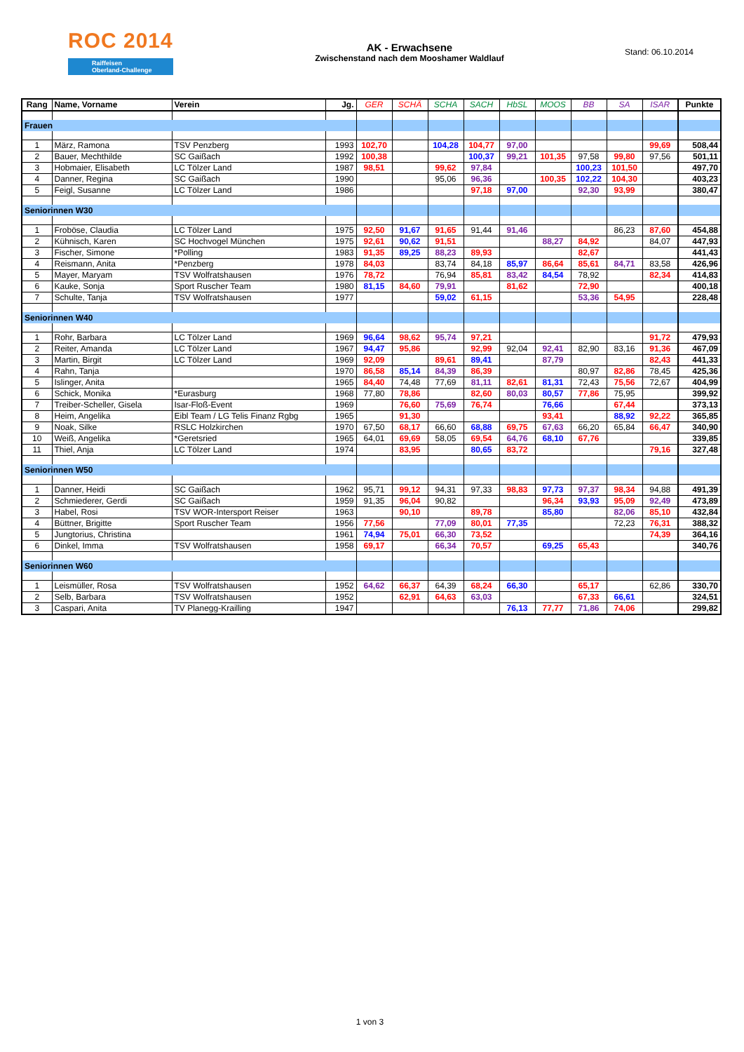ROC 2014
Raiffeisen
Oberland-Challenge
AK - Erwachsene
Zwischenstand nach dem Mooshamer Waldlauf
Stand: 06.10.2014
| Rang | Name, Vorname | Verein | Jg. | GER | SCHÄ | SCHA | SACH | HbSL | MOOS | BB | SA | ISAR | Punkte |
| --- | --- | --- | --- | --- | --- | --- | --- | --- | --- | --- | --- | --- | --- |
| Frauen | | | | | | | | | | | | | |
| 1 | März, Ramona | TSV Penzberg | 1993 | 102,70 | | 104,28 | 104,77 | 97,00 | | | | 99,69 | 508,44 |
| 2 | Bauer, Mechthilde | SC Gaißach | 1992 | 100,38 | | | 100,37 | 99,21 | 101,35 | 97,58 | 99,80 | 97,56 | 501,11 |
| 3 | Hobmaier, Elisabeth | LC Tölzer Land | 1987 | 98,51 | | 99,62 | 97,84 | | | 100,23 | 101,50 | | 497,70 |
| 4 | Danner, Regina | SC Gaißach | 1990 | | | 95,06 | 96,36 | | 100,35 | 102,22 | 104,30 | | 403,23 |
| 5 | Feigl, Susanne | LC Tölzer Land | 1986 | | | | 97,18 | 97,00 | | 92,30 | 93,99 | | 380,47 |
| Seniorinnen W30 | | | | | | | | | | | | | |
| 1 | Froböse, Claudia | LC Tölzer Land | 1975 | 92,50 | 91,67 | 91,65 | 91,44 | 91,46 | | | 86,23 | 87,60 | 454,88 |
| 2 | Kühnisch, Karen | SC Hochvogel München | 1975 | 92,61 | 90,62 | 91,51 | | | 88,27 | 84,92 | | 84,07 | 447,93 |
| 3 | Fischer, Simone | *Polling | 1983 | 91,35 | 89,25 | 88,23 | 89,93 | | | 82,67 | | | 441,43 |
| 4 | Reismann, Anita | *Penzberg | 1978 | 84,03 | | 83,74 | 84,18 | 85,97 | 86,64 | 85,61 | 84,71 | 83,58 | 426,96 |
| 5 | Mayer, Maryam | TSV Wolfratshausen | 1976 | 78,72 | | 76,94 | 85,81 | 83,42 | 84,54 | 78,92 | | 82,34 | 414,83 |
| 6 | Kauke, Sonja | Sport Ruscher Team | 1980 | 81,15 | 84,60 | 79,91 | | 81,62 | | 72,90 | | | 400,18 |
| 7 | Schulte, Tanja | TSV Wolfratshausen | 1977 | | | 59,02 | 61,15 | | | 53,36 | 54,95 | | 228,48 |
| Seniorinnen W40 | | | | | | | | | | | | | |
| 1 | Rohr, Barbara | LC Tölzer Land | 1969 | 96,64 | 98,62 | 95,74 | 97,21 | | | | | 91,72 | 479,93 |
| 2 | Reiter, Amanda | LC Tölzer Land | 1967 | 94,47 | 95,86 | | 92,99 | 92,04 | 92,41 | 82,90 | 83,16 | 91,36 | 467,09 |
| 3 | Martin, Birgit | LC Tölzer Land | 1969 | 92,09 | | 89,61 | 89,41 | | 87,79 | | | 82,43 | 441,33 |
| 4 | Rahn, Tanja | | 1970 | 86,58 | 85,14 | 84,39 | 86,39 | | | 80,97 | 82,86 | 78,45 | 425,36 |
| 5 | Islinger, Anita | | 1965 | 84,40 | 74,48 | 77,69 | 81,11 | 82,61 | 81,31 | 72,43 | 75,56 | 72,67 | 404,99 |
| 6 | Schick, Monika | *Eurasburg | 1968 | 77,80 | 78,86 | | 82,60 | 80,03 | 80,57 | 77,86 | 75,95 | | 399,92 |
| 7 | Treiber-Scheller, Gisela | Isar-Floß-Event | 1969 | | 76,60 | 75,69 | 76,74 | | 76,66 | | 67,44 | | 373,13 |
| 8 | Heim, Angelika | Eibl Team / LG Telis Finanz Rgbg | 1965 | | 91,30 | | | | 93,41 | | 88,92 | 92,22 | 365,85 |
| 9 | Noak, Silke | RSLC Holzkirchen | 1970 | 67,50 | 68,17 | 66,60 | 68,88 | 69,75 | 67,63 | 66,20 | 65,84 | 66,47 | 340,90 |
| 10 | Weiß, Angelika | *Geretsried | 1965 | 64,01 | 69,69 | 58,05 | 69,54 | 64,76 | 68,10 | 67,76 | | | 339,85 |
| 11 | Thiel, Anja | LC Tölzer Land | 1974 | | 83,95 | | 80,65 | 83,72 | | | | 79,16 | 327,48 |
| Seniorinnen W50 | | | | | | | | | | | | | |
| 1 | Danner, Heidi | SC Gaißach | 1962 | 95,71 | 99,12 | 94,31 | 97,33 | 98,83 | 97,73 | 97,37 | 98,34 | 94,88 | 491,39 |
| 2 | Schmiederer, Gerdi | SC Gaißach | 1959 | 91,35 | 96,04 | 90,82 | | | 96,34 | 93,93 | 95,09 | 92,49 | 473,89 |
| 3 | Habel, Rosi | TSV WOR-Intersport Reiser | 1963 | | 90,10 | | 89,78 | | 85,80 | | 82,06 | 85,10 | 432,84 |
| 4 | Büttner, Brigitte | Sport Ruscher Team | 1956 | 77,56 | | 77,09 | 80,01 | 77,35 | | | 72,23 | 76,31 | 388,32 |
| 5 | Jungtorius, Christina | | 1961 | 74,94 | 75,01 | 66,30 | 73,52 | | | | | 74,39 | 364,16 |
| 6 | Dinkel, Imma | TSV Wolfratshausen | 1958 | 69,17 | | 66,34 | 70,57 | | 69,25 | 65,43 | | | 340,76 |
| Seniorinnen W60 | | | | | | | | | | | | | |
| 1 | Leismüller, Rosa | TSV Wolfratshausen | 1952 | 64,62 | 66,37 | 64,39 | 68,24 | 66,30 | | 65,17 | | 62,86 | 330,70 |
| 2 | Selb, Barbara | TSV Wolfratshausen | 1952 | | 62,91 | 64,63 | 63,03 | | | 67,33 | 66,61 | | 324,51 |
| 3 | Caspari, Anita | TV Planegg-Krailling | 1947 | | | | | 76,13 | 77,77 | 71,86 | 74,06 | | 299,82 |
1 von 3